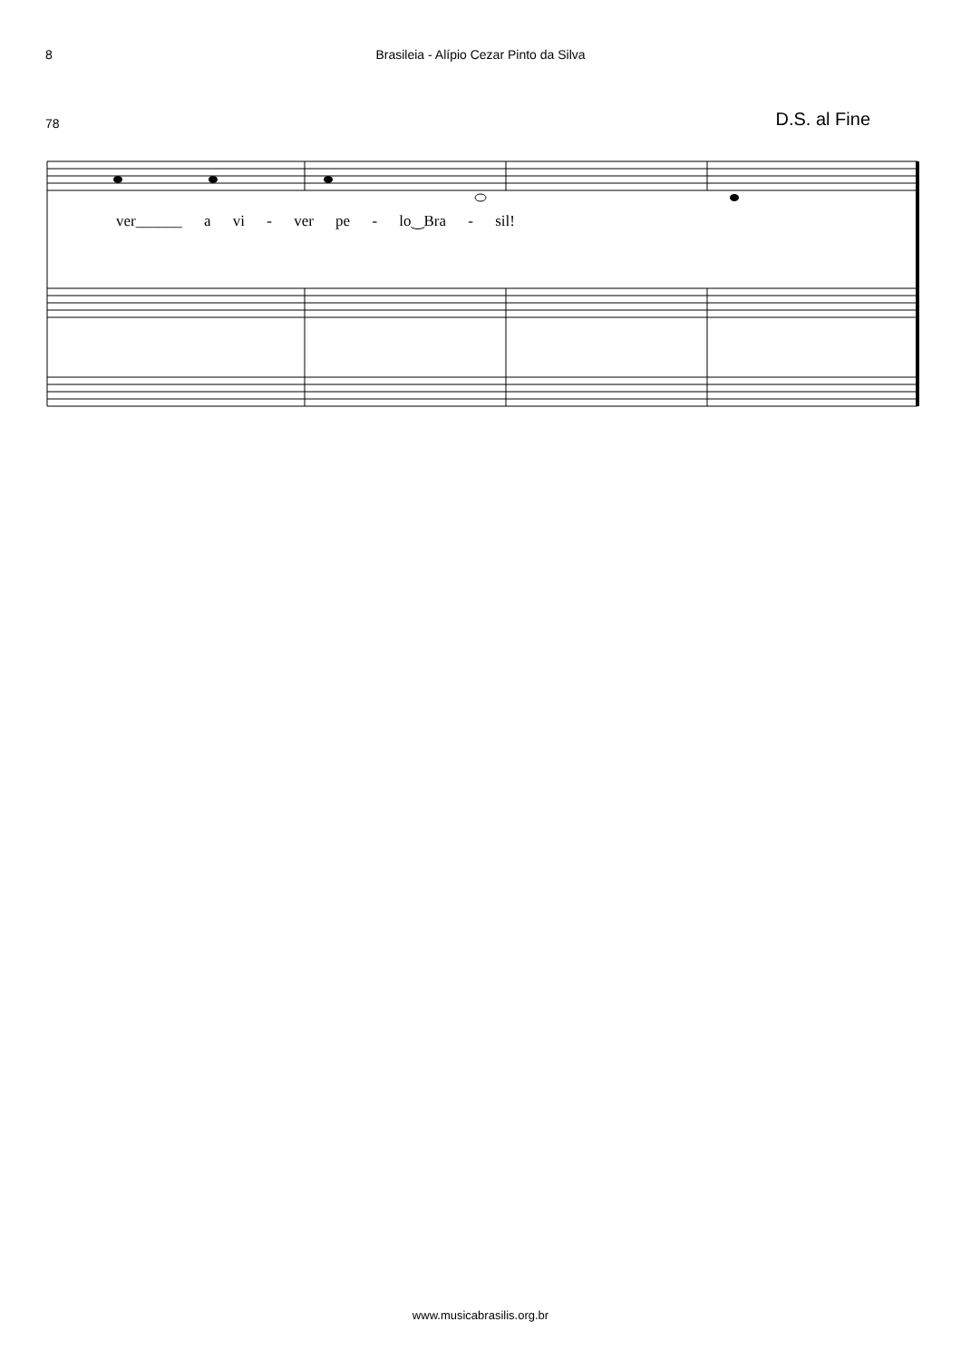8 Brasileia - Alípio Cezar Pinto da Silva
78
D.S. al Fine
ver______ a vi - ver pe - lo‿Bra - sil!
www.musicabrasilis.org.br